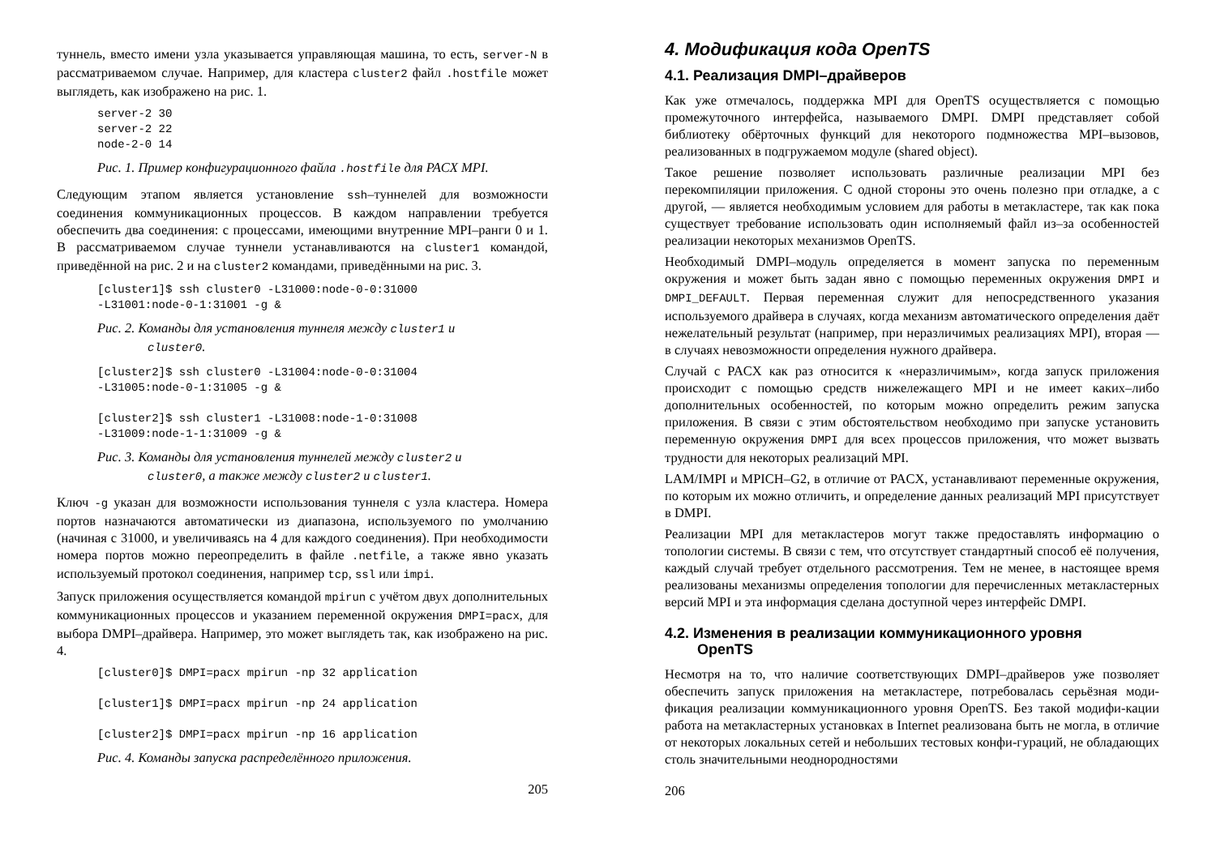туннель, вместо имени узла указывается управляющая машина, то есть, server-N в рассматриваемом случае. Например, для кластера cluster2 файл .hostfile может выглядеть, как изображено на рис. 1.
server-2 30
server-2 22
node-2-0 14
Рис. 1. Пример конфигурационного файла .hostfile для PACX MPI.
Следующим этапом является установление ssh–туннелей для возможности соединения коммуникационных процессов. В каждом направлении требуется обеспечить два соединения: с процессами, имеющими внутренние MPI–ранги 0 и 1. В рассматриваемом случае туннели устанавливаются на cluster1 командой, приведённой на рис. 2 и на cluster2 командами, приведёнными на рис. 3.
[cluster1]$ ssh cluster0 -L31000:node-0-0:31000
-L31001:node-0-1:31001 -g &
Рис. 2. Команды для установления туннеля между cluster1 и
cluster0.
[cluster2]$ ssh cluster0 -L31004:node-0-0:31004
-L31005:node-0-1:31005 -g &

[cluster2]$ ssh cluster1 -L31008:node-1-0:31008
-L31009:node-1-1:31009 -g &
Рис. 3. Команды для установления туннелей между cluster2 и
cluster0, а также между cluster2 и cluster1.
Ключ -g указан для возможности использования туннеля с узла кластера. Номера портов назначаются автоматически из диапазона, используемого по умолчанию (начиная с 31000, и увеличиваясь на 4 для каждого соединения). При необходимости номера портов можно переопределить в файле .netfile, а также явно указать используемый протокол соединения, например tcp, ssl или impi.
Запуск приложения осуществляется командой mpirun с учётом двух дополнительных коммуникационных процессов и указанием переменной окружения DMPI=pacx, для выбора DMPI–драйвера. Например, это может выглядеть так, как изображено на рис. 4.
[cluster0]$ DMPI=pacx mpirun -np 32 application

[cluster1]$ DMPI=pacx mpirun -np 24 application

[cluster2]$ DMPI=pacx mpirun -np 16 application
Рис. 4. Команды запуска распределённого приложения.
205
4. Модификация кода OpenTS
4.1. Реализация DMPI–драйверов
Как уже отмечалось, поддержка MPI для OpenTS осуществляется с помощью промежуточного интерфейса, называемого DMPI. DMPI представляет собой библиотеку обёрточных функций для некоторого подмножества MPI–вызовов, реализованных в подгружаемом модуле (shared object).
Такое решение позволяет использовать различные реализации MPI без перекомпиляции приложения. С одной стороны это очень полезно при отладке, а с другой, — является необходимым условием для работы в метакластере, так как пока существует требование использовать один исполняемый файл из–за особенностей реализации некоторых механизмов OpenTS.
Необходимый DMPI–модуль определяется в момент запуска по переменным окружения и может быть задан явно с помощью переменных окружения DMPI и DMPI_DEFAULT. Первая переменная служит для непосредственного указания используемого драйвера в случаях, когда механизм автоматического определения даёт нежелательный результат (например, при неразличимых реализациях MPI), вторая — в случаях невозможности определения нужного драйвера.
Случай с PACX как раз относится к «неразличимым», когда запуск приложения происходит с помощью средств нижележащего MPI и не имеет каких–либо дополнительных особенностей, по которым можно определить режим запуска приложения. В связи с этим обстоятельством необходимо при запуске установить переменную окружения DMPI для всех процессов приложения, что может вызвать трудности для некоторых реализаций MPI.
LAM/IMPI и MPICH–G2, в отличие от PACX, устанавливают переменные окружения, по которым их можно отличить, и определение данных реализаций MPI присутствует в DMPI.
Реализации MPI для метакластеров могут также предоставлять информацию о топологии системы. В связи с тем, что отсутствует стандартный способ её получения, каждый случай требует отдельного рассмотрения. Тем не менее, в настоящее время реализованы механизмы определения топологии для перечисленных метакластерных версий MPI и эта информация сделана доступной через интерфейс DMPI.
4.2. Изменения в реализации коммуникационного уровня
OpenTS
Несмотря на то, что наличие соответствующих DMPI–драйверов уже позволяет обеспечить запуск приложения на метакластере, потребовалась серьёзная моди-фикация реализации коммуникационного уровня OpenTS. Без такой модифи-кации работа на метакластерных установках в Internet реализована быть не могла, в отличие от некоторых локальных сетей и небольших тестовых конфи-гураций, не обладающих столь значительными неоднородностями
206